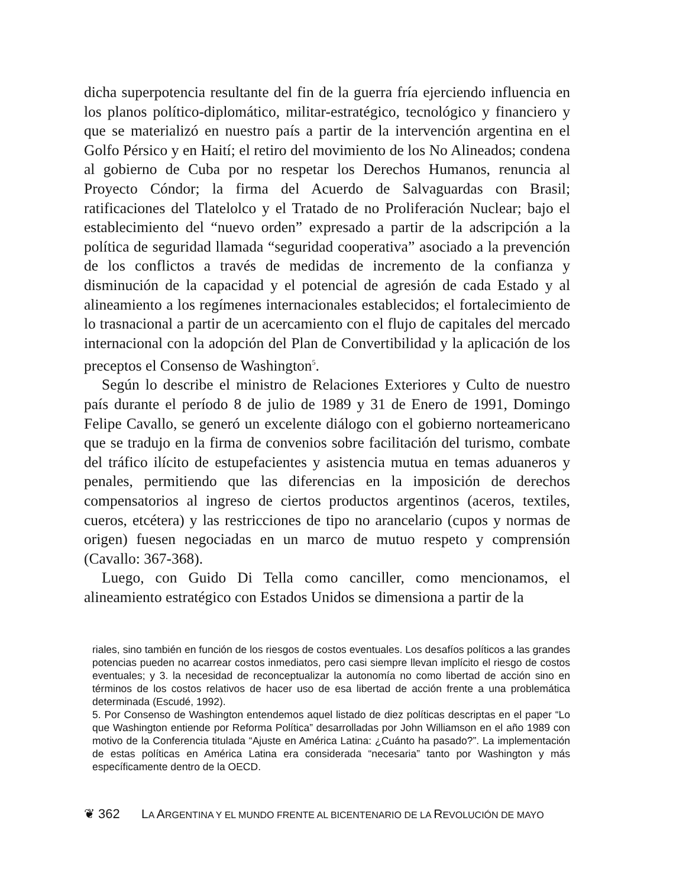dicha superpotencia resultante del fin de la guerra fría ejerciendo influencia en los planos político-diplomático, militar-estratégico, tecnológico y financiero y que se materializó en nuestro país a partir de la intervención argentina en el Golfo Pérsico y en Haití; el retiro del movimiento de los No Alineados; condena al gobierno de Cuba por no respetar los Derechos Humanos, renuncia al Proyecto Cóndor; la firma del Acuerdo de Salvaguardas con Brasil; ratificaciones del Tlatelolco y el Tratado de no Proliferación Nuclear; bajo el establecimiento del “nuevo orden” expresado a partir de la adscripción a la política de seguridad llamada “seguridad cooperativa” asociado a la prevención de los conflictos a través de medidas de incremento de la confianza y disminución de la capacidad y el potencial de agresión de cada Estado y al alineamiento a los regímenes internacionales establecidos; el fortalecimiento de lo trasnacional a partir de un acercamiento con el flujo de capitales del mercado internacional con la adopción del Plan de Convertibilidad y la aplicación de los preceptos el Consenso de Washington<sup>5</sup>.
Según lo describe el ministro de Relaciones Exteriores y Culto de nuestro país durante el período 8 de julio de 1989 y 31 de Enero de 1991, Domingo Felipe Cavallo, se generó un excelente diálogo con el gobierno norteamericano que se tradujo en la firma de convenios sobre facilitación del turismo, combate del tráfico ilícito de estupefacientes y asistencia mutua en temas aduaneros y penales, permitiendo que las diferencias en la imposición de derechos compensatorios al ingreso de ciertos productos argentinos (aceros, textiles, cueros, etcétera) y las restricciones de tipo no arancelario (cupos y normas de origen) fuesen negociadas en un marco de mutuo respeto y comprensión (Cavallo: 367-368).
Luego, con Guido Di Tella como canciller, como mencionamos, el alineamiento estratégico con Estados Unidos se dimensiona a partir de la
riales, sino también en función de los riesgos de costos eventuales. Los desafíos políticos a las grandes potencias pueden no acarrear costos inmediatos, pero casi siempre llevan implícito el riesgo de costos eventuales; y 3. la necesidad de reconceptualizar la autonomía no como libertad de acción sino en términos de los costos relativos de hacer uso de esa libertad de acción frente a una problemática determinada (Escudé, 1992).
5. Por Consenso de Washington entendemos aquel listado de diez políticas descriptas en el paper “Lo que Washington entiende por Reforma Política” desarrolladas por John Williamson en el año 1989 con motivo de la Conferencia titulada “Ajuste en América Latina: ¿Cuánto ha pasado?”. La implementación de estas políticas en América Latina era considerada “necesaria” tanto por Washington y más específicamente dentro de la OECD.
❦ 362 LA ARGENTINA Y EL MUNDO FRENTE AL BICENTENARIO DE LA REVOLUCIÓN DE MAYO